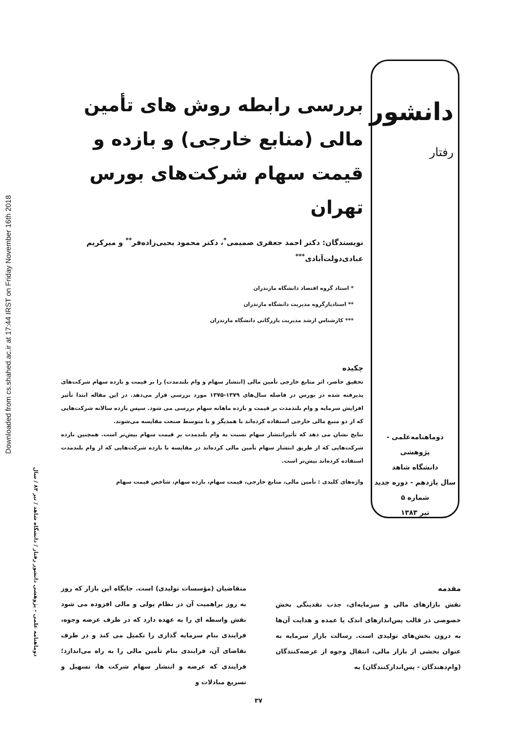Downloaded from cs.shahed.ac.ir at 17:44 IRST on Friday November 16th 2018
دانشور
رفتار
بررسی رابطه روش های تأمین مالی (منابع خارجی) و بازده و قیمت سهام شرکت‌های بورس تهران
نویسندگان: دکتر احمد جعفری صمیمی<sup>*</sup>، دکتر محمود یحیی‌زاده‌فر<sup>**</sup> و میرکریم عبادی‌دولت‌آبادی<sup>***</sup>
* استاد گروه اقتصاد دانشگاه مازندران
** استادیارگروه مدیریت دانشگاه مازندران
*** کارشناس ارشد مدیریت بازرگانی دانشگاه مازندران
چکیده
تحقیق حاضر، اثر منابع خارجی تأمین مالی (انتشار سهام و وام بلندمدت) را بر قیمت و بازده سهام شرکت‌های پذیرفته شده در بورس در فاصله سال‌های ۱۳۷۹-۱۳۷۵ مورد بررسی قرار می‌دهد. در این مقاله ابتدا تأثیر افزایش سرمایه و وام بلندمدت بر قیمت و بازده ماهانه سهام بررسی می شود. سپس بازده سالانه شرکت‌هایی که از دو منبع مالی خارجی استفاده کرده‌اند با همدیگر و با متوسط صنعت مقایسه می‌شوند.
نتایج نشان می دهد که تأثیرانتشار سهام نسبت به وام بلندمدت بر قیمت سهام بیش‌تر است. همچنین بازده شرکت‌هایی که از طریق انتشار سهام تأمین مالی کرده‌اند در مقایسه با بازده شرکت‌هایی که از وام بلندمدت استفاده کرده‌اند بیش‌تر است.
واژه‌های کلیدی : تأمین مالی، منابع خارجی، قیمت سهام، بازده سهام، شاخص قیمت سهام
دوماهنامه‌علمی - پژوهشی
دانشگاه شاهد
سال یازدهم - دوره جدید
شماره ۵
تیر ۱۳۸۳
دوماهنامه علمی - پژوهشی دانشور رفتار / دانشگاه شاهد / تیر ۸۳ / سال
مقدمه
نقش بازارهای مالی و سرمایه‌ای، جذب نقدینگی بخش خصوصی در قالب پس‌اندازهای اندک یا عمده و هدایت آن‌ها به درون بخش‌های تولیدی است. رسالت بازار سرمایه به عنوان بخشی از بازار مالی، انتقال وجوه از عرضه‌کنندگان (وام‌دهندگان - پس‌اندازکنندگان) به
متقاضیان (مؤسسات تولیدی) است. جایگاه این بازار که روز به روز براهمیت آن در نظام پولی و مالی افزوده می شود نقش واسطه ای را به عهده دارد که در طرف عرضه وجوه، فرایندی بنام سرمایه گذاری را تکمیل می کند و در طرف تقاضای آن، فرایندی بنام تأمین مالی را به راه می‌اندازد؛ فرایندی که عرضه و انتشار سهام شرکت ها، تسهیل و تسریع مبادلات و
۳۷